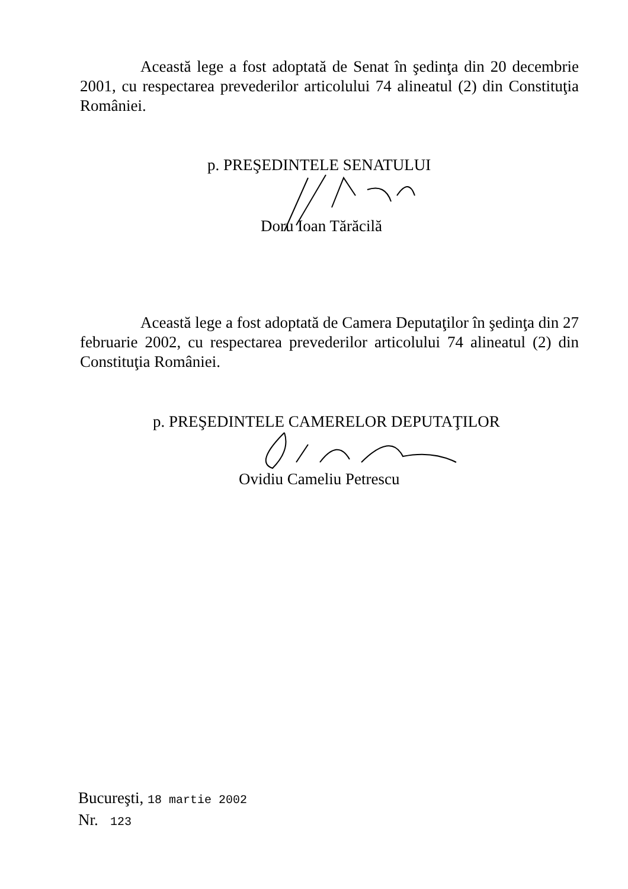Această lege a fost adoptată de Senat în şedinţa din 20 decembrie 2001, cu respectarea prevederilor articolului 74 alineatul (2) din Constituţia României.
p. PREŞEDINTELE SENATULUI
Doru Ioan Tărăcilă
Această lege a fost adoptată de Camera Deputaţilor în şedinţa din 27 februarie 2002, cu respectarea prevederilor articolului 74 alineatul (2) din Constituţia României.
p. PREŞEDINTELE CAMERELOR DEPUTAŢILOR
Ovidiu Cameliu Petrescu
Bucureşti, 18 martie 2002
Nr. 123